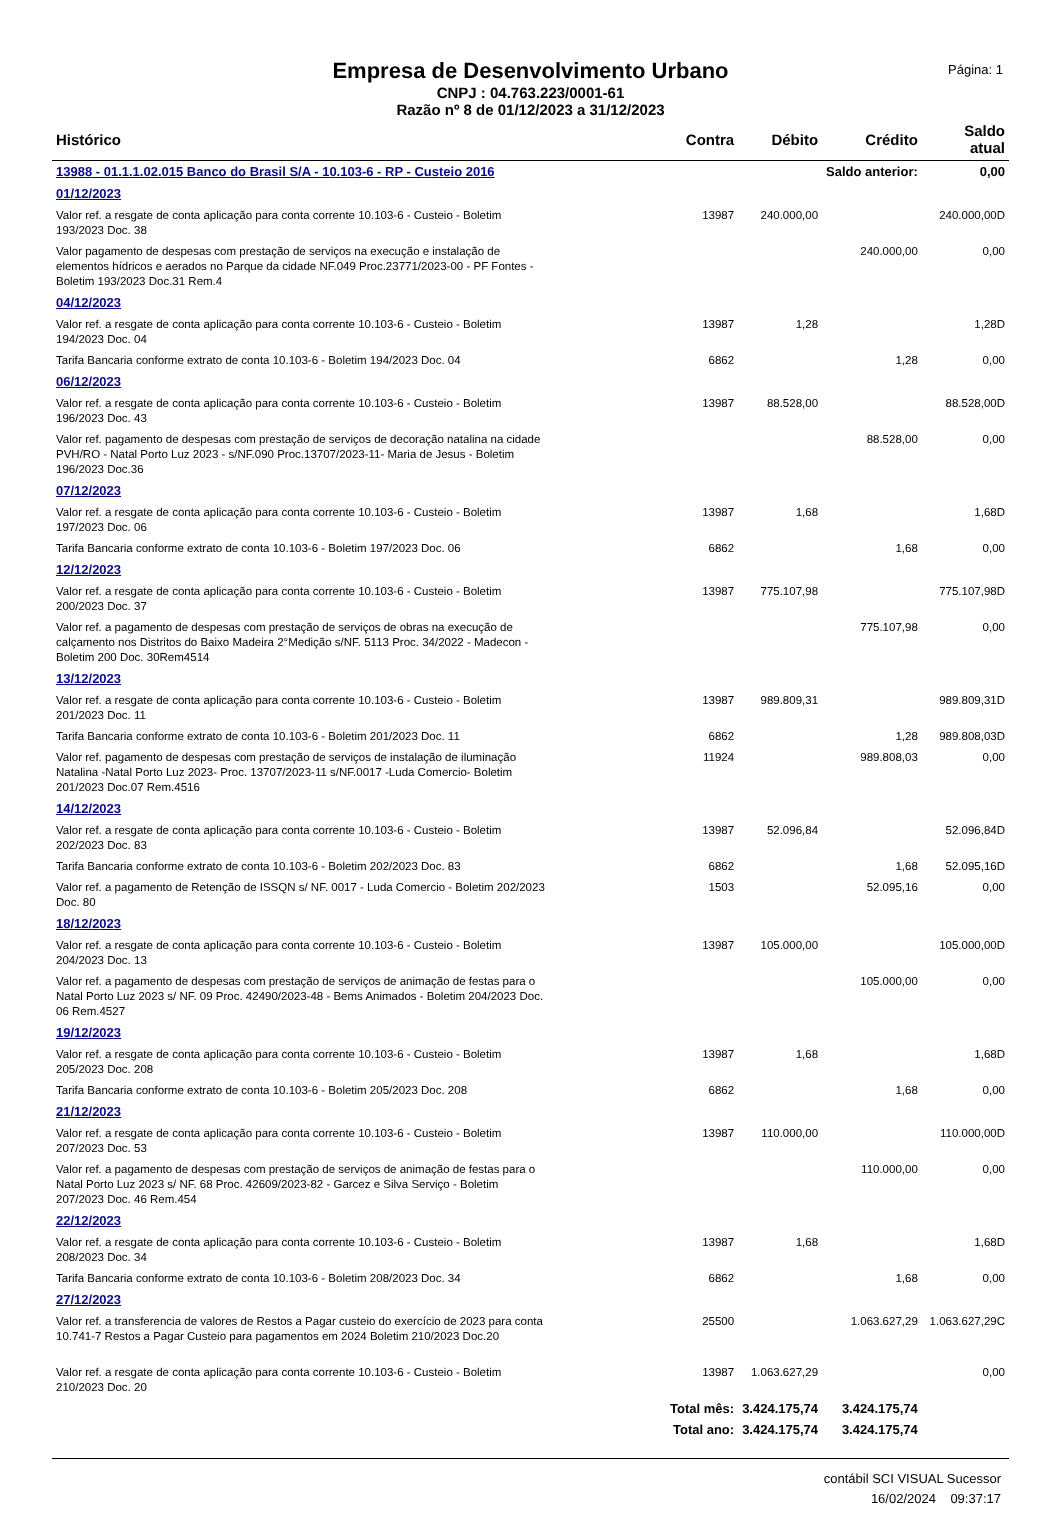Empresa de Desenvolvimento Urbano
CNPJ : 04.763.223/0001-61
Razão nº 8 de 01/12/2023 a 31/12/2023
Página: 1
| Histórico | Contra | Débito | Crédito | Saldo atual |
| --- | --- | --- | --- | --- |
| 13988 - 01.1.1.02.015 Banco do Brasil S/A - 10.103-6 - RP - Custeio 2016 | | | Saldo anterior: | 0,00 |
| 01/12/2023 | | | | |
| Valor ref. a resgate de conta aplicação para conta corrente 10.103-6 - Custeio - Boletim 193/2023 Doc. 38 | 13987 | 240.000,00 | | 240.000,00D |
| Valor pagamento de despesas com prestação de serviços na execução e instalação de elementos hídricos e aerados no Parque da cidade NF.049 Proc.23771/2023-00 - PF Fontes - Boletim 193/2023 Doc.31 Rem.4 | | | 240.000,00 | 0,00 |
| 04/12/2023 | | | | |
| Valor ref. a resgate de conta aplicação para conta corrente 10.103-6 - Custeio - Boletim 194/2023 Doc. 04 | 13987 | 1,28 | | 1,28D |
| Tarifa Bancaria conforme extrato de conta 10.103-6 - Boletim 194/2023 Doc. 04 | 6862 | | 1,28 | 0,00 |
| 06/12/2023 | | | | |
| Valor ref. a resgate de conta aplicação para conta corrente 10.103-6 - Custeio - Boletim 196/2023 Doc. 43 | 13987 | 88.528,00 | | 88.528,00D |
| Valor ref. pagamento de despesas com prestação de serviços de decoração natalina na cidade PVH/RO - Natal Porto Luz 2023 - s/NF.090 Proc.13707/2023-11- Maria de Jesus - Boletim 196/2023 Doc.36 | | | 88.528,00 | 0,00 |
| 07/12/2023 | | | | |
| Valor ref. a resgate de conta aplicação para conta corrente 10.103-6 - Custeio - Boletim 197/2023 Doc. 06 | 13987 | 1,68 | | 1,68D |
| Tarifa Bancaria conforme extrato de conta 10.103-6 - Boletim 197/2023 Doc. 06 | 6862 | | 1,68 | 0,00 |
| 12/12/2023 | | | | |
| Valor ref. a resgate de conta aplicação para conta corrente 10.103-6 - Custeio - Boletim 200/2023 Doc. 37 | 13987 | 775.107,98 | | 775.107,98D |
| Valor ref. a pagamento de despesas com prestação de serviços de obras na execução de calçamento nos Distritos do Baixo Madeira 2°Medição s/NF. 5113 Proc. 34/2022 - Madecon - Boletim 200 Doc. 30Rem4514 | | | 775.107,98 | 0,00 |
| 13/12/2023 | | | | |
| Valor ref. a resgate de conta aplicação para conta corrente 10.103-6 - Custeio - Boletim 201/2023 Doc. 11 | 13987 | 989.809,31 | | 989.809,31D |
| Tarifa Bancaria conforme extrato de conta 10.103-6 - Boletim 201/2023 Doc. 11 | 6862 | | 1,28 | 989.808,03D |
| Valor ref. pagamento de despesas com prestação de serviços de instalação de iluminação Natalina -Natal Porto Luz 2023- Proc. 13707/2023-11 s/NF.0017 -Luda Comercio- Boletim 201/2023 Doc.07 Rem.4516 | 11924 | | 989.808,03 | 0,00 |
| 14/12/2023 | | | | |
| Valor ref. a resgate de conta aplicação para conta corrente 10.103-6 - Custeio - Boletim 202/2023 Doc. 83 | 13987 | 52.096,84 | | 52.096,84D |
| Tarifa Bancaria conforme extrato de conta 10.103-6 - Boletim 202/2023 Doc. 83 | 6862 | | 1,68 | 52.095,16D |
| Valor ref. a pagamento de Retenção de ISSQN s/ NF. 0017 - Luda Comercio - Boletim 202/2023 Doc. 80 | 1503 | | 52.095,16 | 0,00 |
| 18/12/2023 | | | | |
| Valor ref. a resgate de conta aplicação para conta corrente 10.103-6 - Custeio - Boletim 204/2023 Doc. 13 | 13987 | 105.000,00 | | 105.000,00D |
| Valor ref. a pagamento de despesas com prestação de serviços de animação de festas para o Natal Porto Luz 2023 s/ NF. 09 Proc. 42490/2023-48 - Bems Animados - Boletim 204/2023 Doc. 06 Rem.4527 | | | 105.000,00 | 0,00 |
| 19/12/2023 | | | | |
| Valor ref. a resgate de conta aplicação para conta corrente 10.103-6 - Custeio - Boletim 205/2023 Doc. 208 | 13987 | 1,68 | | 1,68D |
| Tarifa Bancaria conforme extrato de conta 10.103-6 - Boletim 205/2023 Doc. 208 | 6862 | | 1,68 | 0,00 |
| 21/12/2023 | | | | |
| Valor ref. a resgate de conta aplicação para conta corrente 10.103-6 - Custeio - Boletim 207/2023 Doc. 53 | 13987 | 110.000,00 | | 110.000,00D |
| Valor ref. a pagamento de despesas com prestação de serviços de animação de festas para o Natal Porto Luz 2023 s/ NF. 68 Proc. 42609/2023-82 - Garcez e Silva Serviço - Boletim 207/2023 Doc. 46 Rem.454 | | | 110.000,00 | 0,00 |
| 22/12/2023 | | | | |
| Valor ref. a resgate de conta aplicação para conta corrente 10.103-6 - Custeio - Boletim 208/2023 Doc. 34 | 13987 | 1,68 | | 1,68D |
| Tarifa Bancaria conforme extrato de conta 10.103-6 - Boletim 208/2023 Doc. 34 | 6862 | | 1,68 | 0,00 |
| 27/12/2023 | | | | |
| Valor ref. a transferencia de valores de Restos a Pagar custeio do exercício de 2023 para conta 10.741-7 Restos a Pagar Custeio para pagamentos em 2024 Boletim 210/2023 Doc.20 | 25500 | | 1.063.627,29 | 1.063.627,29C |
| Valor ref. a resgate de conta aplicação para conta corrente 10.103-6 - Custeio - Boletim 210/2023 Doc. 20 | 13987 | 1.063.627,29 | | 0,00 |
| | Total mês: | 3.424.175,74 | 3.424.175,74 | |
| | Total ano: | 3.424.175,74 | 3.424.175,74 | |
contábil SCI VISUAL Sucessor
16/02/2024 09:37:17